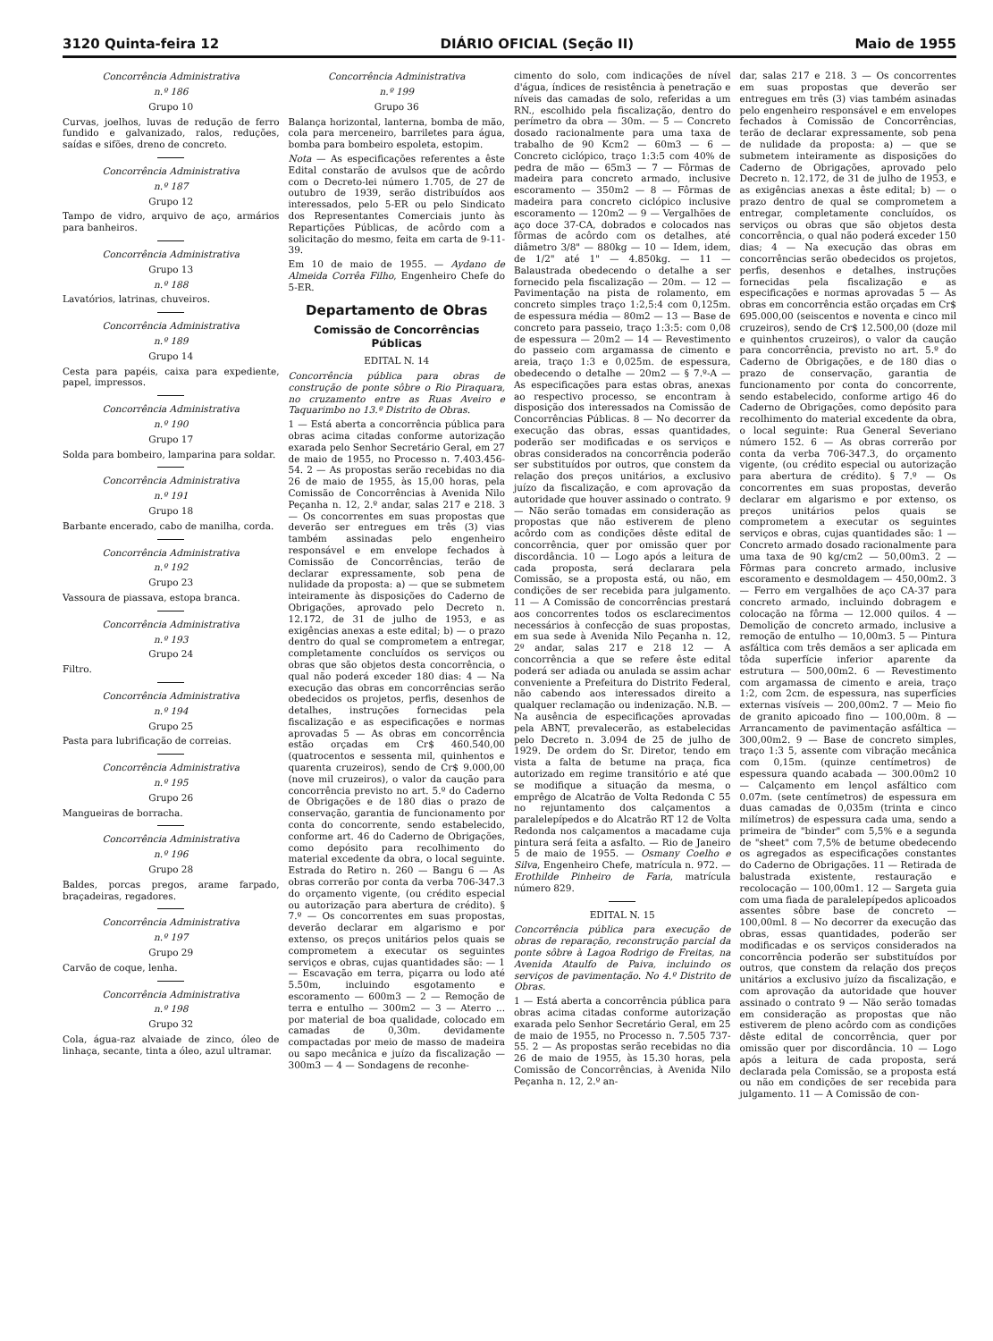3120 Quinta-feira 12 DIÁRIO OFICIAL (Seção II) Maio de 1955
Concorrência Administrativa
n.º 186
Grupo 10
Curvas, joelhos, luvas de redução de ferro fundido e galvanizado, ralos, reduções, saídas e sifões, dreno de concreto.
Concorrência Administrativa
n.º 187
Grupo 12
Tampo de vidro, arquivo de aço, armários para banheiros.
Concorrência Administrativa
Grupo 13
n.º 188
Lavatórios, latrinas, chuveiros.
Concorrência Administrativa
n.º 189
Grupo 14
Cesta para papéis, caixa para expediente, papel, impressos.
Concorrência Administrativa
n.º 190
Grupo 17
Solda para bombeiro, lamparina para soldar.
Concorrência Administrativa
n.º 191
Grupo 18
Barbante encerado, cabo de manilha, corda.
Concorrência Administrativa
n.º 192
Grupo 23
Vassoura de piassava, estopa branca.
Concorrência Administrativa
n.º 193
Grupo 24
Filtro.
Concorrência Administrativa
n.º 194
Grupo 25
Pasta para lubrificação de correias.
Concorrência Administrativa
n.º 195
Grupo 26
Mangueiras de borracha.
Concorrência Administrativa
n.º 196
Grupo 28
Baldes, porcas pregos, arame farpado, braçadeiras, regadores.
Concorrência Administrativa
n.º 197
Grupo 29
Carvão de coque, lenha.
Concorrência Administrativa
n.º 198
Grupo 32
Cola, água-raz alvaiade de zinco, óleo de linhaça, secante, tinta a óleo, azul ultramar.
Concorrência Administrativa
n.º 199
Grupo 36
Balança horizontal, lanterna, bomba de mão, cola para merceneiro, barriletes para água, bomba para bombeiro espoleta, estopim.
Nota — As especificações referentes a êste Edital constarão de avulsos que de acôrdo com o Decreto-lei número 1.705, de 27 de outubro de 1939, serão distribuídos aos interessados, pelo 5-ER ou pelo Sindicato dos Representantes Comerciais junto às Repartições Públicas, de acôrdo com a solicitação do mesmo, feita em carta de 9-11-39.
Em 10 de maio de 1955. — Aydano de Almeida Corrêa Filho, Engenheiro Chefe do 5-ER.
Departamento de Obras
Comissão de Concorrências Públicas
EDITAL N. 14
Concorrência pública para obras de construção de ponte sôbre o Rio Piraquara, no cruzamento entre as Ruas Aveiro e Taquarimbo no 13.º Distrito de Obras.
1 — Está aberta a concorrência pública para obras acima citadas conforme autorização exarada pelo Senhor Secretário Geral, em 27 de maio de 1955, no Processo n. 7.403.456-54. 2 — As propostas serão recebidas no dia 26 de maio de 1955, às 15,00 horas, pela Comissão de Concorrências à Avenida Nilo Peçanha n. 12, 2.º andar, salas 217 e 218. 3 — Os concorrentes em suas propostas que deverão ser entregues em três (3) vias também assinadas pelo engenheiro responsável e em envelope fechados à Comissão de Concorrências, terão de declarar expressamente, sob pena de nulidade da proposta: a) — que se submetem inteiramente às disposições do Caderno de Obrigações, aprovado pelo Decreto n. 12.172, de 31 de julho de 1953, e as exigências anexas a este edital; b) — o prazo dentro do qual se comprometem a entregar, completamente concluídos os serviços ou obras que são objetos desta concorrência, o qual não poderá exceder 180 dias: 4 — Na execução das obras em concorrências serão obedecidos os projetos, perfis, desenhos de detalhes, instruções fornecidas pela fiscalização e as especificações e normas aprovadas 5 — As obras em concorrência estão orçadas em Cr$ 460.540,00 (quatrocentos e sessenta mil, quinhentos e quarenta cruzeiros), sendo de Cr$ 9.000,00 (nove mil cruzeiros), o valor da caução para concorrência previsto no art. 5.º do Caderno de Obrigações e de 180 dias o prazo de conservação, garantia de funcionamento por conta do concorrente, sendo estabelecido, conforme art. 46 do Caderno de Obrigações, como depósito para recolhimento do material excedente da obra, o local seguinte. Estrada do Retiro n. 260 — Bangu 6 — As obras correrão por conta da verba 706-347.3 do orçamento vigente, (ou crédito especial ou autorização para abertura de crédito). § 7.º — Os concorrentes em suas propostas, deverão declarar em algarismo e por extenso, os preços unitários pelos quais se comprometem a executar os seguintes serviços e obras, cujas quantidades são: — 1 — Escavação em terra, piçarra ou lodo até 5.50m, incluindo esgotamento e escoramento — 600m3 — 2 — Remoção de terra e entulho — 300m2 — 3 — Aterro ... por material de boa qualidade, colocado em camadas de 0,30m. devidamente compactadas por meio de masso de madeira ou sapo mecânica e juízo da fiscalização — 300m3 — 4 — Sondagens de reconhe-
cimento do solo, com indicações de nível d'água, índices de resistência à penetração e níveis das camadas de solo, referidas a um RN., escolhido pela fiscalização, dentro do perímetro da obra — 30m. — 5 — Concreto dosado racionalmente para uma taxa de trabalho de 90 Kcm2 — 60m3 — 6 — Concreto ciclópico, traço 1:3:5 com 40% de pedra de mão — 65m3 — 7 — Fôrmas de madeira para concreto armado, inclusive escoramento — 350m2 — 8 — Fôrmas de madeira para concreto ciclópico inclusive escoramento — 120m2 — 9 — Vergalhões de aço doce 37-CA, dobrados e colocados nas fôrmas de acôrdo com os detalhes, até diâmetro 3/8" — 880kg — 10 — Idem, idem, de 1/2" até 1" — 4.850kg. — 11 — Balaustrada obedecendo o detalhe a ser fornecido pela fiscalização — 20m. — 12 — Pavimentação na pista de rolamento, em concreto simples traço 1:2,5:4 com 0,125m. de espessura média — 80m2 — 13 — Base de concreto para passeio, traço 1:3:5: com 0,08 de espessura — 20m2 — 14 — Revestimento do passeio com argamassa de cimento e areia, traço 1:3 e 0,025m. de espessura, obedecendo o detalhe — 20m2 — § 7.º-A — As especificações para estas obras, anexas ao respectivo processo, se encontram à disposição dos interessados na Comissão de Concorrências Públicas. 8 — No decorrer da execução das obras, essas quantidades, poderão ser modificadas e os serviços e obras considerados na concorrência poderão ser substituídos por outros, que constem da relação dos preços unitários, a exclusivo juízo da fiscalização, e com aprovação da autoridade que houver assinado o contrato. 9 — Não serão tomadas em consideração as propostas que não estiverem de pleno acôrdo com as condições dêste edital de concorrência, quer por omissão quer por discordância. 10 — Logo após a leitura de cada proposta, será declarara pela Comissão, se a proposta está, ou não, em condições de ser recebida para julgamento. 11 — A Comissão de concorrências prestará aos concorrentes todos os esclarecimentos necessários à confecção de suas propostas, em sua sede à Avenida Nilo Peçanha n. 12, 2º andar, salas 217 e 218 12 — A concorrência a que se refere êste edital poderá ser adiada ou anulada se assim achar conveniente a Prefeitura do Distrito Federal, não cabendo aos interessados direito a qualquer reclamação ou indenização. N.B. — Na ausência de especificações aprovadas pela ABNT, prevalecerão, as estabelecidas pelo Decreto n. 3.094 de 25 de julho de 1929. De ordem do Sr. Diretor, tendo em vista a falta de betume na praça, fica autorizado em regime transitório e até que se modifique a situação da mesma, o emprêgo de Alcatrão de Volta Redonda C 55 no rejuntamento dos calçamentos a paralelepípedos e do Alcatrão RT 12 de Volta Redonda nos calçamentos a macadame cuja pintura será feita a asfalto. — Rio de Janeiro 5 de maio de 1955. — Osmany Coelho e Silva, Engenheiro Chefe, matrícula n. 972. — Erothilde Pinheiro de Faria, matrícula número 829.
EDITAL N. 15
Concorrência pública para execução de obras de reparação, reconstrução parcial da ponte sôbre à Lagoa Rodrigo de Freitas, na Avenida Ataulfo de Paiva, incluindo os serviços de pavimentação. No 4.º Distrito de Obras.
1 — Está aberta a concorrência pública para obras acima citadas conforme autorização exarada pelo Senhor Secretário Geral, em 25 de maio de 1955, no Processo n. 7.505 737-55. 2 — As propostas serão recebidas no dia 26 de maio de 1955, às 15.30 horas, pela Comissão de Concorrências, à Avenida Nilo Peçanha n. 12, 2.º an-
dar, salas 217 e 218. 3 — Os concorrentes em suas propostas que deverão ser entregues em três (3) vias também asinadas pelo engenheiro responsável e em envelopes fechados à Comissão de Concorrências, terão de declarar expressamente, sob pena de nulidade da proposta: a) — que se submetem inteiramente as disposições do Caderno de Obrigações, aprovado pelo Decreto n. 12.172, de 31 de julho de 1953, e as exigências anexas a êste edital; b) — o prazo dentro de qual se comprometem a entregar, completamente concluídos, os serviços ou obras que são objetos desta concorrência, o qual não poderá exceder 150 dias; 4 — Na execução das obras em concorrências serão obedecidos os projetos, perfis, desenhos e detalhes, instruções fornecidas pela fiscalização e as especificações e normas aprovadas 5 — As obras em concorrência estão orçadas em Cr$ 695.000,00 (seiscentos e noventa e cinco mil cruzeiros), sendo de Cr$ 12.500,00 (doze mil e quinhentos cruzeiros), o valor da caução para concorrência, previsto no art. 5.º do Caderno de Obrigações, e de 180 dias o prazo de conservação, garantia de funcionamento por conta do concorrente, sendo estabelecido, conforme artigo 46 do Caderno de Obrigações, como depósito para recolhimento do material excedente da obra, o local seguinte: Rua General Severiano número 152. 6 — As obras correrão por conta da verba 706-347.3, do orçamento vigente, (ou crédito especial ou autorização para abertura de crédito). § 7.º — Os concorrentes em suas propostas, deverão declarar em algarismo e por extenso, os preços unitários pelos quais se comprometem a executar os seguintes serviços e obras, cujas quantidades são: 1 — Concreto armado dosado racionalmente para uma taxa de 90 kg/cm2 — 50,00m3. 2 — Fôrmas para concreto armado, inclusive escoramento e desmoldagem — 450,00m2. 3 — Ferro em vergalhões de aço CA-37 para concreto armado, incluindo dobragem e colocação na fôrma — 12.000 quilos. 4 — Demolição de concreto armado, inclusive a remoção de entulho — 10,00m3. 5 — Pintura asfáltica com três demãos a ser aplicada em tôda superfície inferior aparente da estrutura — 500,00m2. 6 — Revestimento com argamassa de cimento e areia, traço 1:2, com 2cm. de espessura, nas superfícies externas visíveis — 200,00m2. 7 — Meio fio de granito apicoado fino — 100,00m. 8 — Arrancamento de pavimentação asfáltica — 300,00m2. 9 — Base de concreto simples, traço 1:3 5, assente com vibração mecânica com 0,15m. (quinze centímetros) de espessura quando acabada — 300.00m2 10 — Calçamento em lençol asfáltico com 0.07m. (sete centímetros) de espessura em duas camadas de 0,035m (trinta e cinco milímetros) de espessura cada uma, sendo a primeira de "binder" com 5,5% e a segunda de "sheet" com 7,5% de betume obedecendo os agregados as especificações constantes do Caderno de Obrigações. 11 — Retirada de balustrada existente, restauração e recolocação — 100,00m1. 12 — Sargeta guia com uma fiada de paralelepípedos aplicoados assentes sôbre base de concreto — 100,00ml. 8 — No decorrer da execução das obras, essas quantidades, poderão ser modificadas e os serviços considerados na concorrência poderão ser substituídos por outros, que constem da relação dos preços unitários a exclusivo juízo da fiscalização, e com aprovação da autoridade que houver assinado o contrato 9 — Não serão tomadas em consideração as propostas que não estiverem de pleno acôrdo com as condições dêste edital de concorrência, quer por omissão quer por discordância. 10 — Logo após a leitura de cada proposta, será declarada pela Comissão, se a proposta está ou não em condições de ser recebida para julgamento. 11 — A Comissão de con-